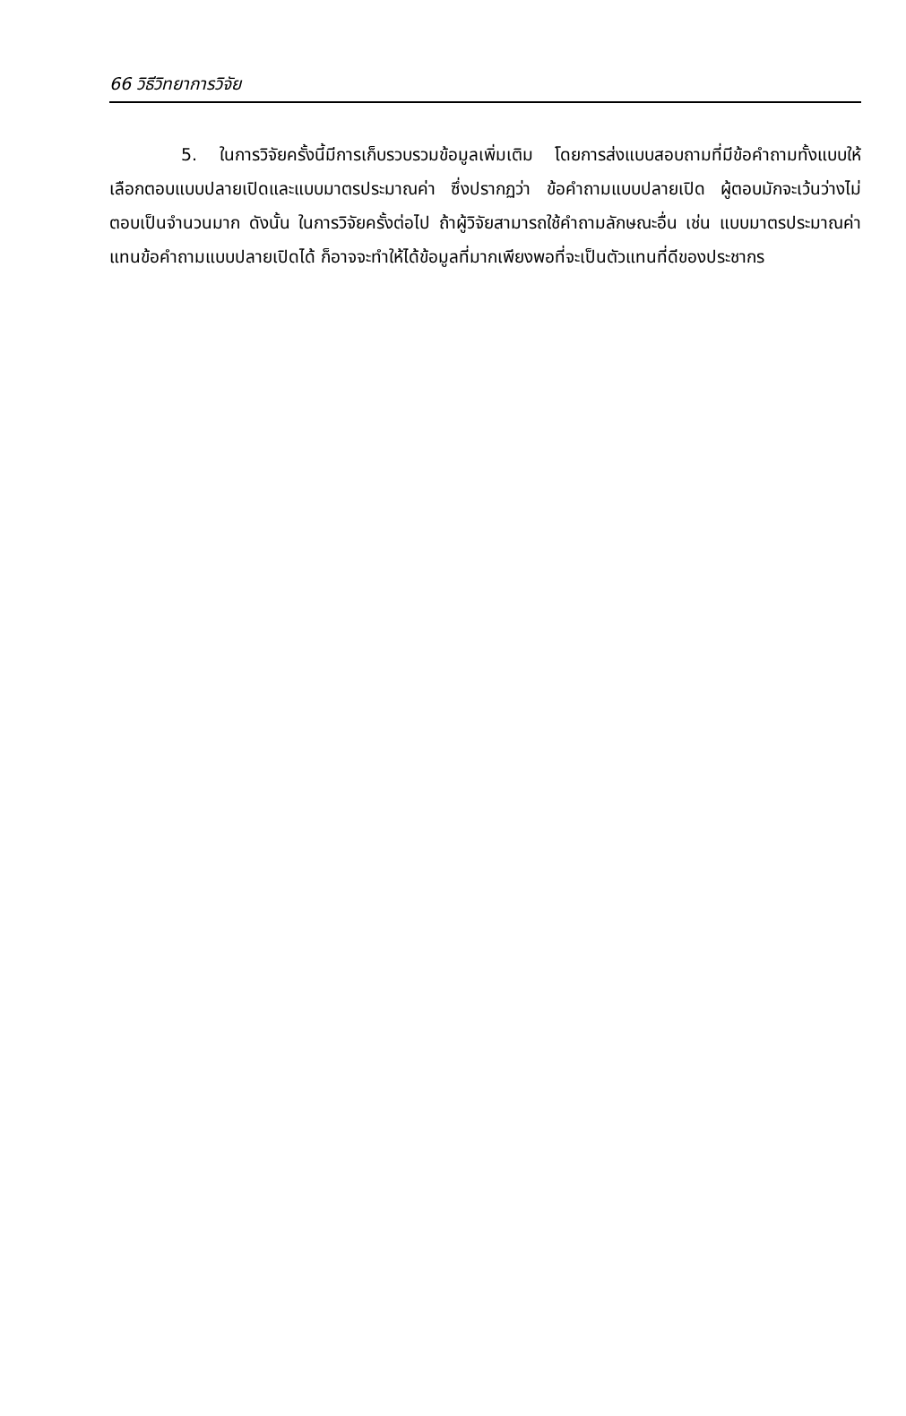66 วิธีวิทยาการวิจัย
5. ในการวิจัยครั้งนี้มีการเก็บรวบรวมข้อมูลเพิ่มเติม โดยการส่งแบบสอบถามที่มีข้อคำถามทั้งแบบให้เลือกตอบแบบปลายเปิดและแบบมาตรประมาณค่า ซึ่งปรากฏว่า ข้อคำถามแบบปลายเปิด ผู้ตอบมักจะเว้นว่างไม่ตอบเป็นจำนวนมาก ดังนั้น ในการวิจัยครั้งต่อไป ถ้าผู้วิจัยสามารถใช้คำถามลักษณะอื่น เช่น แบบมาตรประมาณค่าแทนข้อคำถามแบบปลายเปิดได้ ก็อาจจะทำให้ได้ข้อมูลที่มากเพียงพอที่จะเป็นตัวแทนที่ดีของประชากร